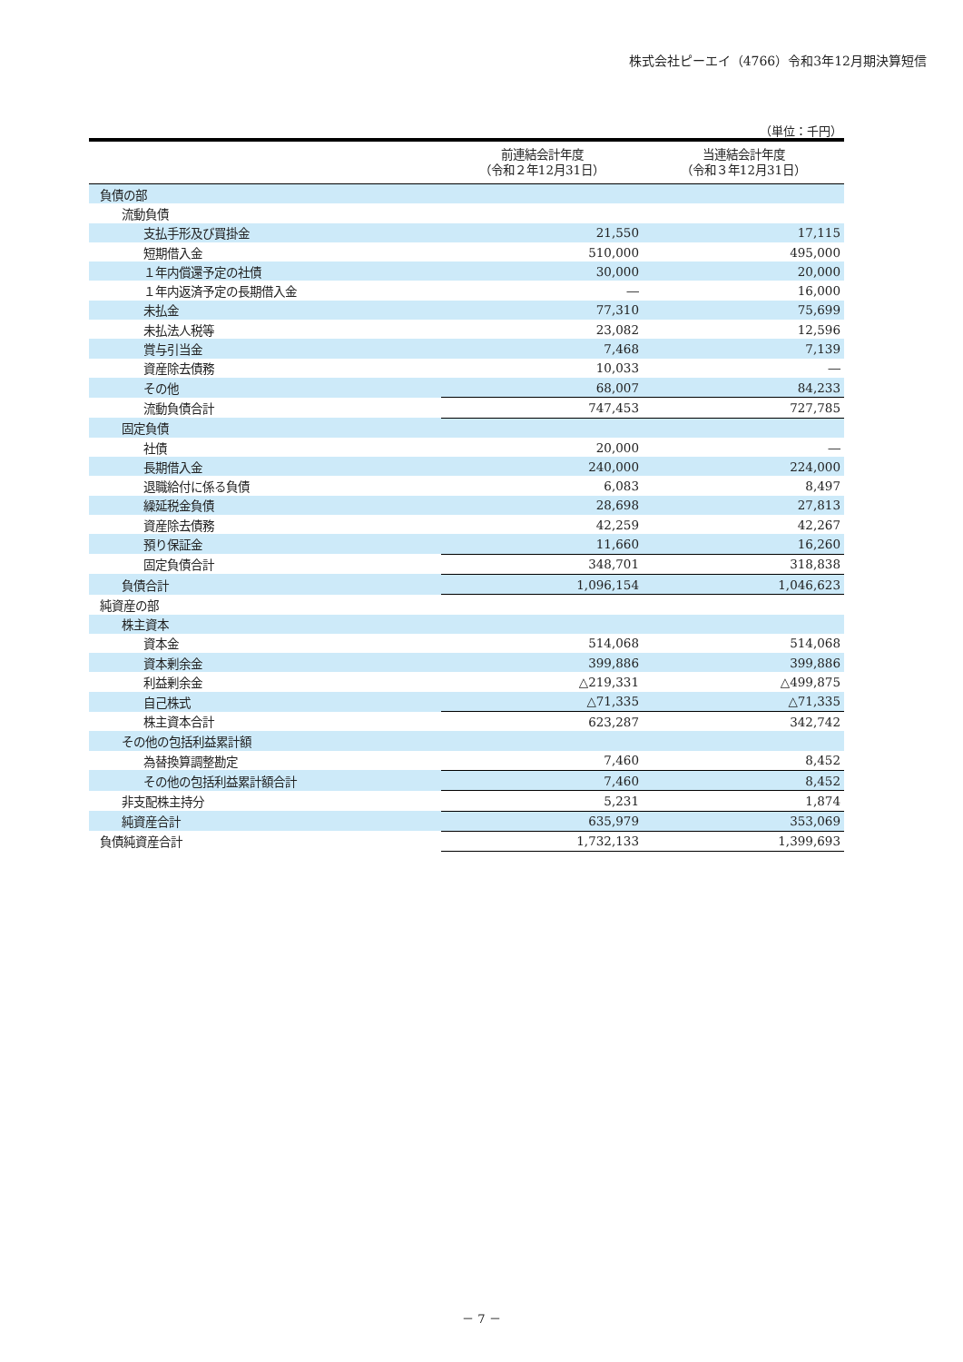株式会社ピーエイ（4766）令和3年12月期決算短信
（単位：千円）
| | 前連結会計年度 （令和２年12月31日） | 当連結会計年度 （令和３年12月31日） |
| --- | --- | --- |
| 負債の部 | | |
| 流動負債 | | |
| 支払手形及び買掛金 | 21,550 | 17,115 |
| 短期借入金 | 510,000 | 495,000 |
| １年内償還予定の社債 | 30,000 | 20,000 |
| １年内返済予定の長期借入金 | ― | 16,000 |
| 未払金 | 77,310 | 75,699 |
| 未払法人税等 | 23,082 | 12,596 |
| 賞与引当金 | 7,468 | 7,139 |
| 資産除去債務 | 10,033 | ― |
| その他 | 68,007 | 84,233 |
| 流動負債合計 | 747,453 | 727,785 |
| 固定負債 | | |
| 社債 | 20,000 | ― |
| 長期借入金 | 240,000 | 224,000 |
| 退職給付に係る負債 | 6,083 | 8,497 |
| 繰延税金負債 | 28,698 | 27,813 |
| 資産除去債務 | 42,259 | 42,267 |
| 預り保証金 | 11,660 | 16,260 |
| 固定負債合計 | 348,701 | 318,838 |
| 負債合計 | 1,096,154 | 1,046,623 |
| 純資産の部 | | |
| 株主資本 | | |
| 資本金 | 514,068 | 514,068 |
| 資本剰余金 | 399,886 | 399,886 |
| 利益剰余金 | △219,331 | △499,875 |
| 自己株式 | △71,335 | △71,335 |
| 株主資本合計 | 623,287 | 342,742 |
| その他の包括利益累計額 | | |
| 為替換算調整勘定 | 7,460 | 8,452 |
| その他の包括利益累計額合計 | 7,460 | 8,452 |
| 非支配株主持分 | 5,231 | 1,874 |
| 純資産合計 | 635,979 | 353,069 |
| 負債純資産合計 | 1,732,133 | 1,399,693 |
－ 7 －